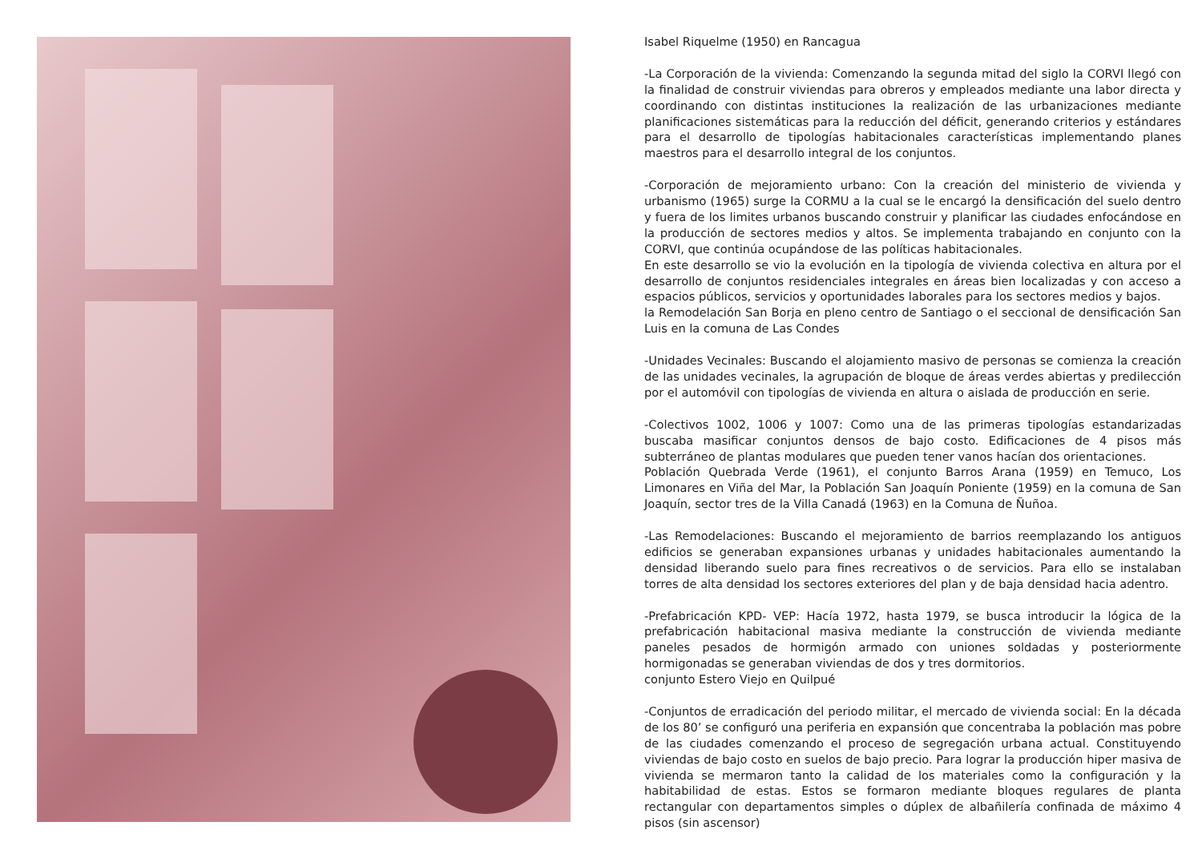Isabel Riquelme (1950) en Rancagua
-La Corporación de la vivienda: Comenzando la segunda mitad del siglo la CORVI llegó con la finalidad de construir viviendas para obreros y empleados mediante una labor directa y coordinando con distintas instituciones la realización de las urbanizaciones mediante planificaciones sistemáticas para la reducción del déficit, generando criterios y estándares para el desarrollo de tipologías habitacionales características implementando planes maestros para el desarrollo integral de los conjuntos.
-Corporación de mejoramiento urbano: Con la creación del ministerio de vivienda y urbanismo (1965) surge la CORMU a la cual se le encargó la densificación del suelo dentro y fuera de los limites urbanos buscando construir y planificar las ciudades enfocándose en la producción de sectores medios y altos. Se implementa trabajando en conjunto con la CORVI, que continúa ocupándose de las políticas habitacionales.
En este desarrollo se vio la evolución en la tipología de vivienda colectiva en altura por el desarrollo de conjuntos residenciales integrales en áreas bien localizadas y con acceso a espacios públicos, servicios y oportunidades laborales para los sectores medios y bajos.
la Remodelación San Borja en pleno centro de Santiago o el seccional de densificación San Luis en la comuna de Las Condes
-Unidades Vecinales: Buscando el alojamiento masivo de personas se comienza la creación de las unidades vecinales, la agrupación de bloque de áreas verdes abiertas y predilección por el automóvil con tipologías de vivienda en altura o aislada de producción en serie.
-Colectivos 1002, 1006 y 1007: Como una de las primeras tipologías estandarizadas buscaba masificar conjuntos densos de bajo costo. Edificaciones de 4 pisos más subterráneo de plantas modulares que pueden tener vanos hacían dos orientaciones.
Población Quebrada Verde (1961), el conjunto Barros Arana (1959) en Temuco, Los Limonares en Viña del Mar, la Población San Joaquín Poniente (1959) en la comuna de San Joaquín, sector tres de la Villa Canadá (1963) en la Comuna de Ñuñoa.
-Las Remodelaciones: Buscando el mejoramiento de barrios reemplazando los antiguos edificios se generaban expansiones urbanas y unidades habitacionales aumentando la densidad liberando suelo para fines recreativos o de servicios. Para ello se instalaban torres de alta densidad los sectores exteriores del plan y de baja densidad hacia adentro.
-Prefabricación KPD- VEP: Hacía 1972, hasta 1979, se busca introducir la lógica de la prefabricación habitacional masiva mediante la construcción de vivienda mediante paneles pesados de hormigón armado con uniones soldadas y posteriormente hormigonadas se generaban viviendas de dos y tres dormitorios.
conjunto Estero Viejo en Quilpué
-Conjuntos de erradicación del periodo militar, el mercado de vivienda social: En la década de los 80’ se configuró una periferia en expansión que concentraba la población mas pobre de las ciudades comenzando el proceso de segregación urbana actual. Constituyendo viviendas de bajo costo en suelos de bajo precio. Para lograr la producción hiper masiva de vivienda se mermaron tanto la calidad de los materiales como la configuración y la habitabilidad de estas. Estos se formaron mediante bloques regulares de planta rectangular con departamentos simples o dúplex de albañilería confinada de máximo 4 pisos (sin ascensor)